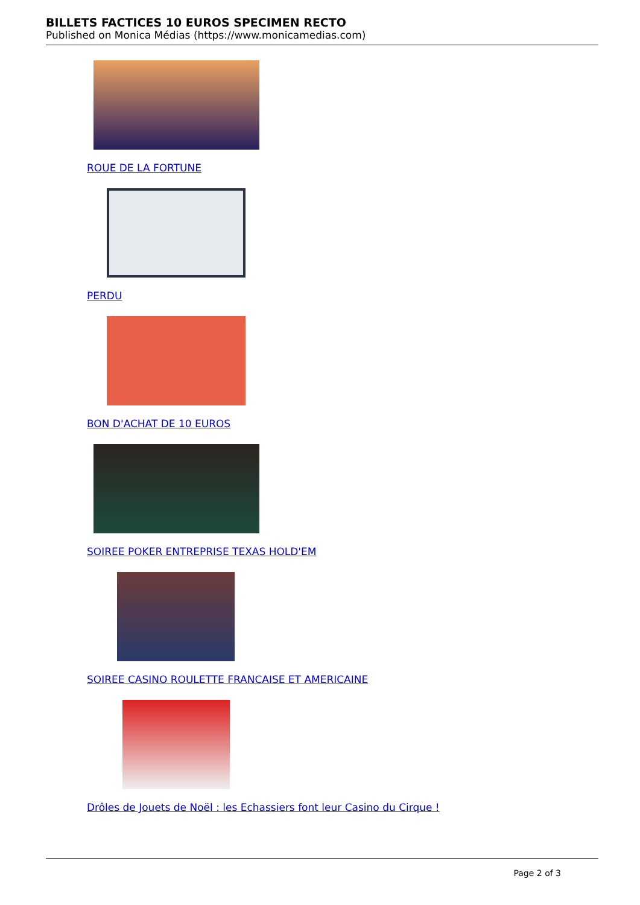BILLETS FACTICES 10 EUROS SPECIMEN RECTO
Published on Monica Médias (https://www.monicamedias.com)
ROUE DE LA FORTUNE
PERDU
BON D'ACHAT DE 10 EUROS
SOIREE POKER ENTREPRISE TEXAS HOLD'EM
SOIREE CASINO ROULETTE FRANCAISE ET AMERICAINE
Drôles de Jouets de Noël : les Echassiers font leur Casino du Cirque !
Page 2 of 3